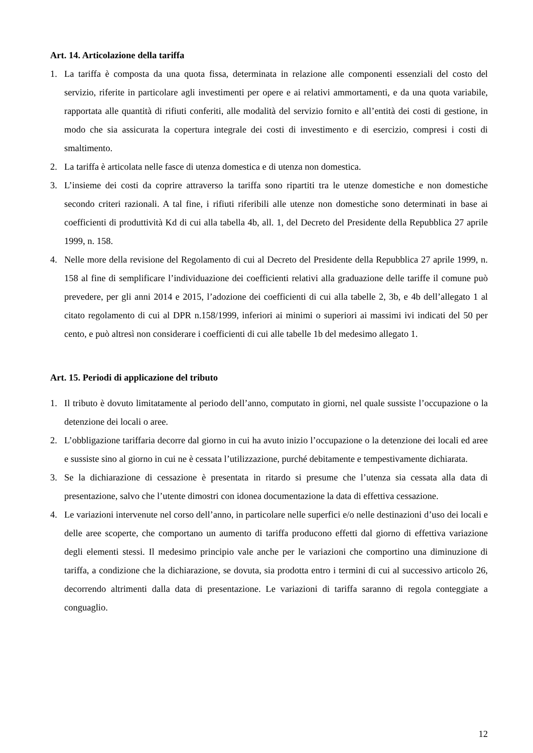Art. 14. Articolazione della tariffa
1. La tariffa è composta da una quota fissa, determinata in relazione alle componenti essenziali del costo del servizio, riferite in particolare agli investimenti per opere e ai relativi ammortamenti, e da una quota variabile, rapportata alle quantità di rifiuti conferiti, alle modalità del servizio fornito e all’entità dei costi di gestione, in modo che sia assicurata la copertura integrale dei costi di investimento e di esercizio, compresi i costi di smaltimento.
2. La tariffa è articolata nelle fasce di utenza domestica e di utenza non domestica.
3. L’insieme dei costi da coprire attraverso la tariffa sono ripartiti tra le utenze domestiche e non domestiche secondo criteri razionali. A tal fine, i rifiuti riferibili alle utenze non domestiche sono determinati in base ai coefficienti di produttività Kd di cui alla tabella 4b, all. 1, del Decreto del Presidente della Repubblica 27 aprile 1999, n. 158.
4. Nelle more della revisione del Regolamento di cui al Decreto del Presidente della Repubblica 27 aprile 1999, n. 158 al fine di semplificare l’individuazione dei coefficienti relativi alla graduazione delle tariffe il comune può prevedere, per gli anni 2014 e 2015, l’adozione dei coefficienti di cui alla tabelle 2, 3b, e 4b dell’allegato 1 al citato regolamento di cui al DPR n.158/1999, inferiori ai minimi o superiori ai massimi ivi indicati del 50 per cento, e può altresì non considerare i coefficienti di cui alle tabelle 1b del medesimo allegato 1.
Art. 15. Periodi di applicazione del tributo
1. Il tributo è dovuto limitatamente al periodo dell’anno, computato in giorni, nel quale sussiste l’occupazione o la detenzione dei locali o aree.
2. L’obbligazione tariffaria decorre dal giorno in cui ha avuto inizio l’occupazione o la detenzione dei locali ed aree e sussiste sino al giorno in cui ne è cessata l’utilizzazione, purché debitamente e tempestivamente dichiarata.
3. Se la dichiarazione di cessazione è presentata in ritardo si presume che l’utenza sia cessata alla data di presentazione, salvo che l’utente dimostri con idonea documentazione la data di effettiva cessazione.
4. Le variazioni intervenute nel corso dell’anno, in particolare nelle superfici e/o nelle destinazioni d’uso dei locali e delle aree scoperte, che comportano un aumento di tariffa producono effetti dal giorno di effettiva variazione degli elementi stessi. Il medesimo principio vale anche per le variazioni che comportino una diminuzione di tariffa, a condizione che la dichiarazione, se dovuta, sia prodotta entro i termini di cui al successivo articolo 26, decorrendo altrimenti dalla data di presentazione. Le variazioni di tariffa saranno di regola conteggiate a conguaglio.
12